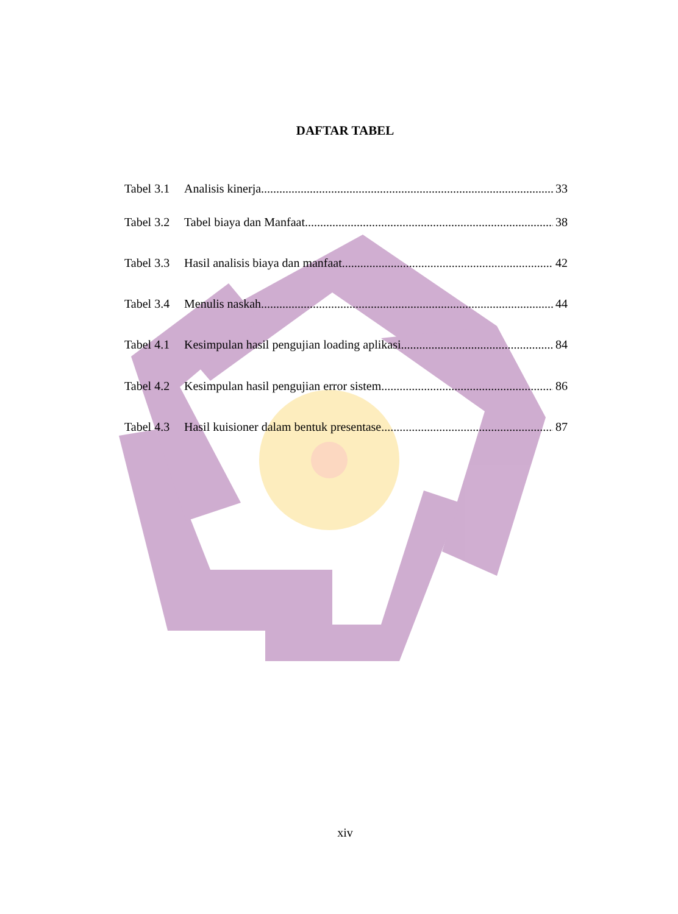DAFTAR TABEL
Tabel 3.1 Analisis kinerja 33
Tabel 3.2 Tabel biaya dan Manfaat 38
Tabel 3.3 Hasil analisis biaya dan manfaat 42
Tabel 3.4 Menulis naskah 44
Tabel 4.1 Kesimpulan hasil pengujian loading aplikasi 84
Tabel 4.2 Kesimpulan hasil pengujian error sistem 86
Tabel 4.3 Hasil kuisioner dalam bentuk presentase 87
xiv